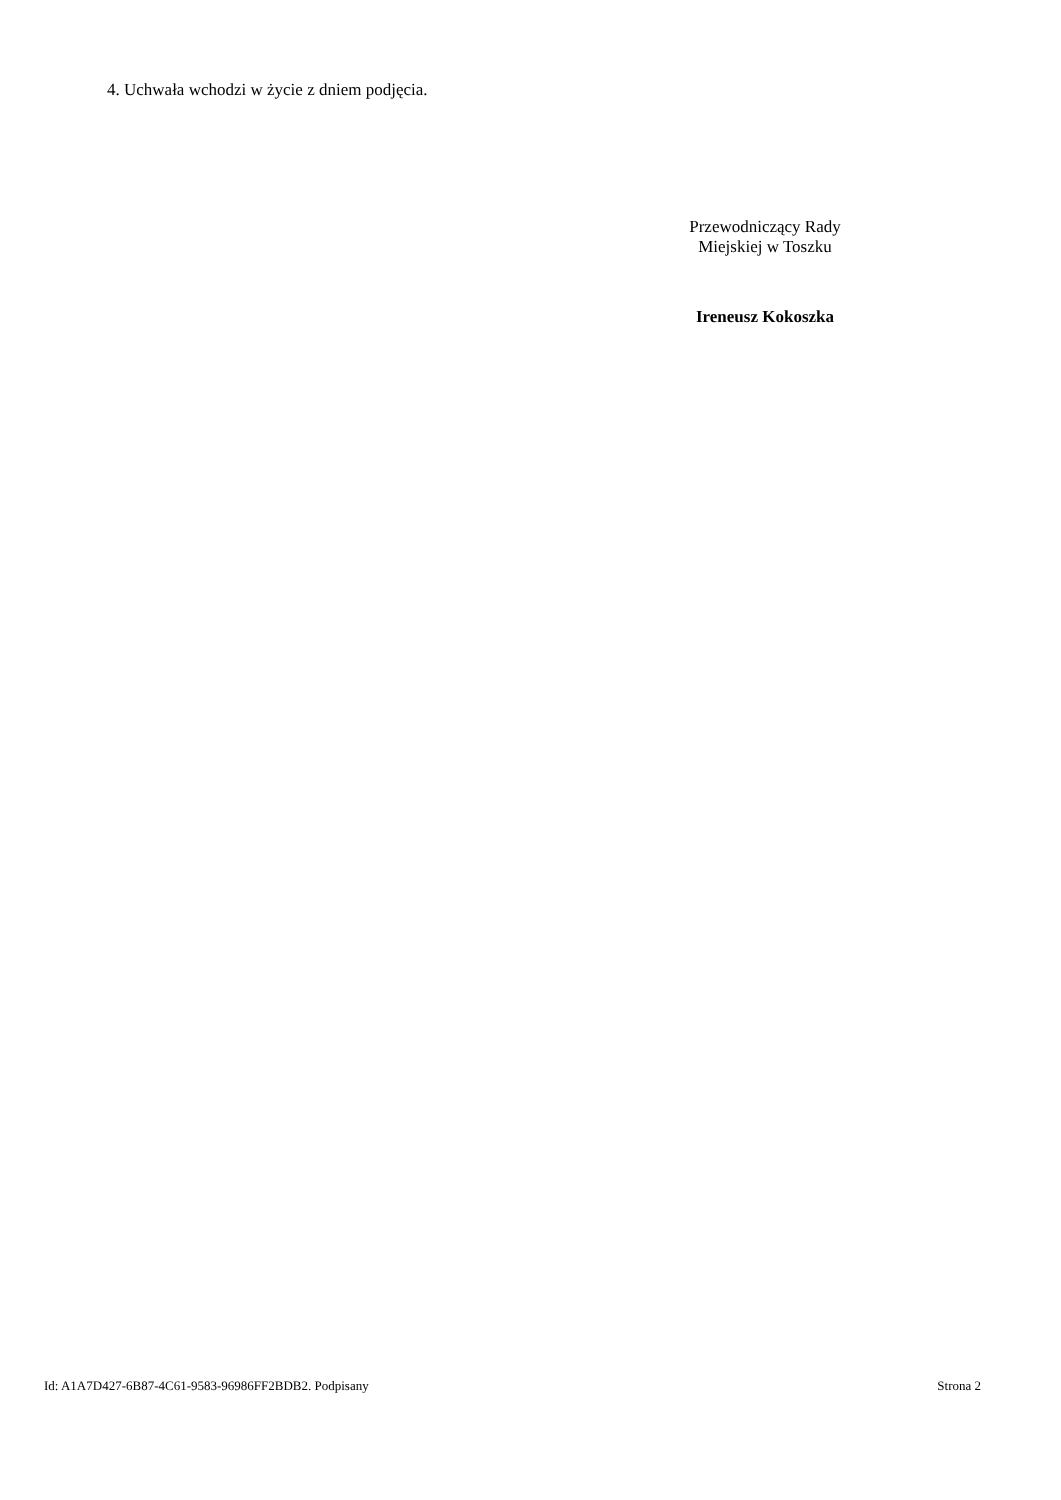4. Uchwała wchodzi w życie z dniem podjęcia.
Przewodniczący Rady
Miejskiej w Toszku
Ireneusz Kokoszka
Id: A1A7D427-6B87-4C61-9583-96986FF2BDB2. Podpisany Strona 2